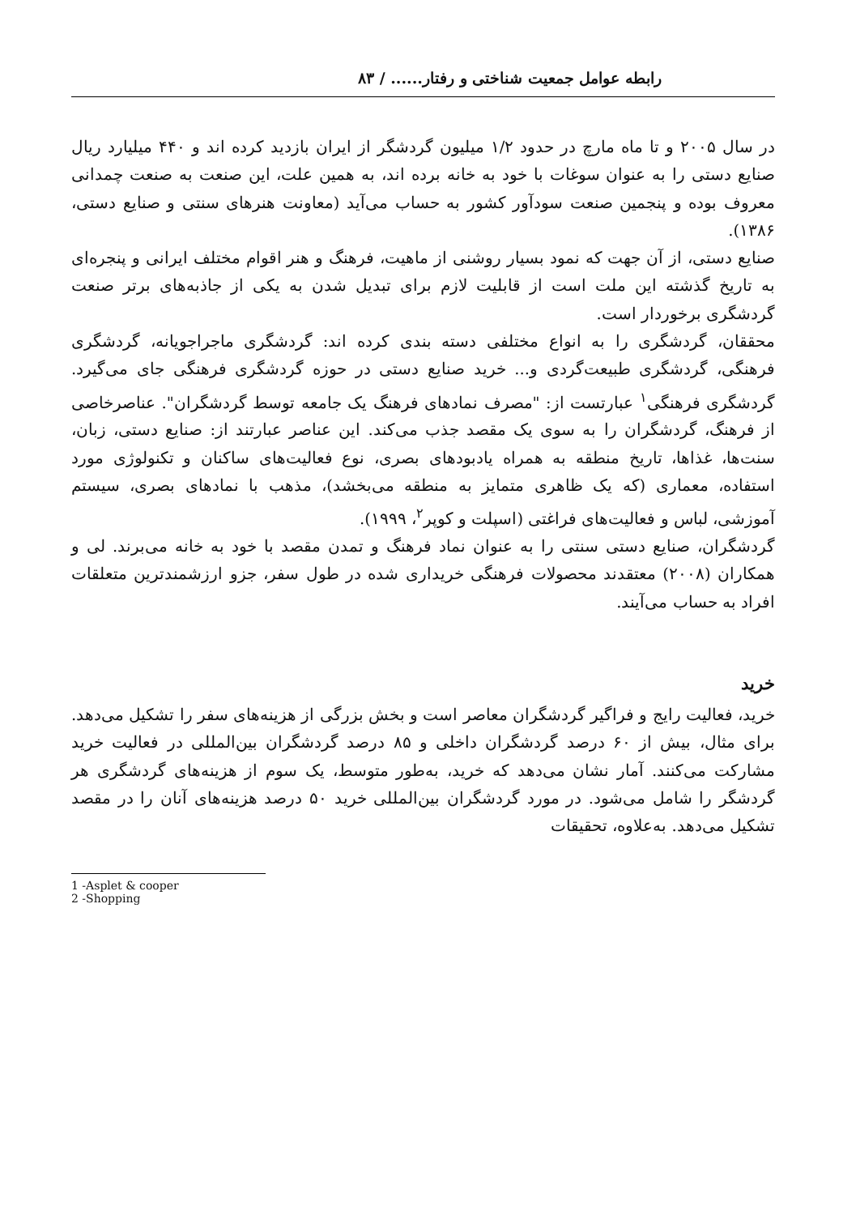رابطه عوامل جمعیت شناختی و رفتار...... / ۸۳
در سال ۲۰۰۵ و تا ماه مارچ در حدود ۱/۲ میلیون گردشگر از ایران بازدید کرده اند و ۴۴۰ میلیارد ریال صنایع دستی را به عنوان سوغات با خود به خانه برده اند، به همین علت، این صنعت به صنعت چمدانی معروف بوده و پنجمین صنعت سودآور کشور به حساب می‌آید (معاونت هنرهای سنتی و صنایع دستی، ۱۳۸۶).
صنایع دستی، از آن جهت که نمود بسیار روشنی از ماهیت، فرهنگ و هنر اقوام مختلف ایرانی و پنجره‌ای به تاریخ گذشته این ملت است از قابلیت لازم برای تبدیل شدن به یکی از جاذبه‌های برتر صنعت گردشگری برخوردار است.
محققان، گردشگری را به انواع مختلفی دسته بندی کرده اند: گردشگری ماجراجویانه، گردشگری فرهنگی، گردشگری طبیعت‌گردی و... خرید صنایع دستی در حوزه گردشگری فرهنگی جای می‌گیرد. گردشگری فرهنگی<sup>۱</sup> عبارتست از: "مصرف نمادهای فرهنگ یک جامعه توسط گردشگران". عناصرخاصی از فرهنگ، گردشگران را به سوی یک مقصد جذب می‌کند. این عناصر عبارتند از: صنایع دستی، زبان، سنت‌ها، غذاها، تاریخ منطقه به همراه یادبودهای بصری، نوع فعالیت‌های ساکنان و تکنولوژی مورد استفاده، معماری (که یک ظاهری متمایز به منطقه می‌بخشد)، مذهب با نمادهای بصری، سیستم آموزشی، لباس و فعالیت‌های فراغتی (اسپلت و کوپر<sup>۲</sup>، ۱۹۹۹).
گردشگران، صنایع دستی سنتی را به عنوان نماد فرهنگ و تمدن مقصد با خود به خانه می‌برند. لی و همکاران (۲۰۰۸) معتقدند محصولات فرهنگی خریداری شده در طول سفر، جزو ارزشمندترین متعلقات افراد به حساب می‌آیند.
خرید
خرید، فعالیت رایج و فراگیر گردشگران معاصر است و بخش بزرگی از هزینه‌های سفر را تشکیل می‌دهد. برای مثال، بیش از ۶۰ درصد گردشگران داخلی و ۸۵ درصد گردشگران بین‌المللی در فعالیت خرید مشارکت می‌کنند. آمار نشان می‌دهد که خرید، به‌طور متوسط، یک سوم از هزینه‌های گردشگری هر گردشگر را شامل می‌شود. در مورد گردشگران بین‌المللی خرید ۵۰ درصد هزینه‌های آنان را در مقصد تشکیل می‌دهد. به‌علاوه، تحقیقات
1 -Asplet & cooper
2 -Shopping